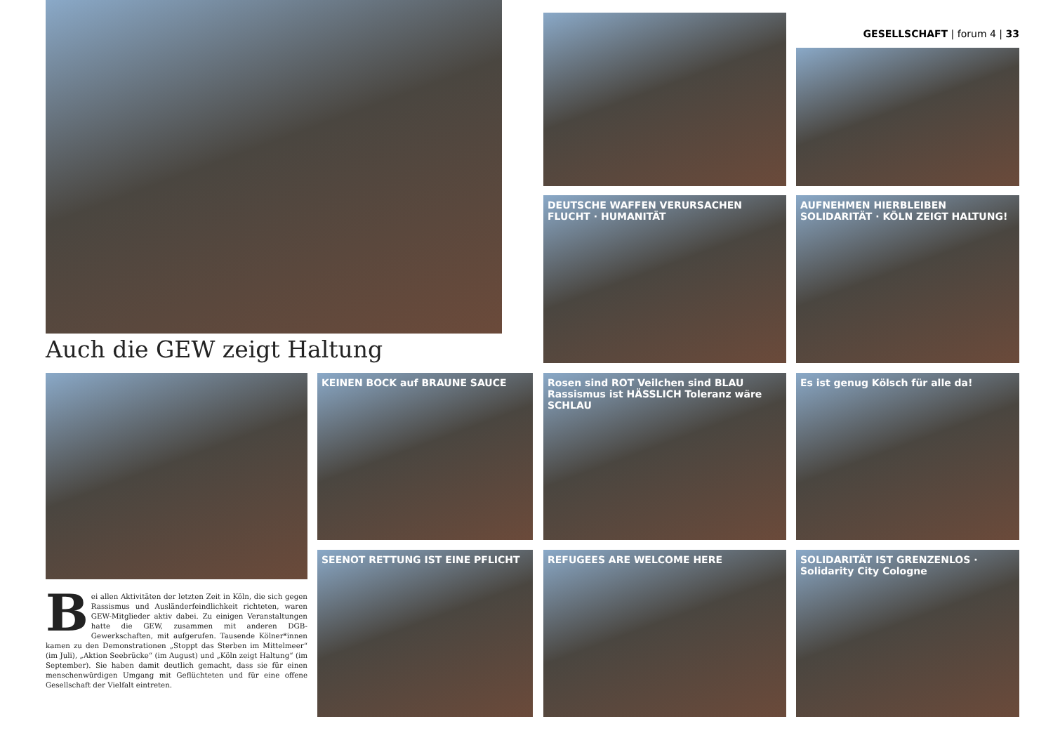GESELLSCHAFT | forum 4 | 33
Auch die GEW zeigt Haltung
Bei allen Aktivitäten der letzten Zeit in Köln, die sich gegen Rassismus und Ausländerfeindlichkeit richteten, waren GEW-Mitglieder aktiv dabei. Zu einigen Veranstaltungen hatte die GEW, zusammen mit anderen DGB-Gewerkschaften, mit aufgerufen. Tausende Kölner*innen kamen zu den Demonstrationen „Stoppt das Sterben im Mittelmeer“ (im Juli), „Aktion Seebrücke“ (im August) und „Köln zeigt Haltung“ (im September). Sie haben damit deutlich gemacht, dass sie für einen menschenwürdigen Umgang mit Geflüchteten und für eine offene Gesellschaft der Vielfalt eintreten.
DEUTSCHE WAFFEN VERURSACHEN FLUCHT · HUMANITÄT
AUFNEHMEN HIERBLEIBEN SOLIDARITÄT · KÖLN ZEIGT HALTUNG!
KEINEN BOCK auf BRAUNE SAUCE
Rosen sind ROT Veilchen sind BLAU Rassismus ist HÄSSLICH Toleranz wäre SCHLAU
Es ist genug Kölsch für alle da!
SEENOT RETTUNG IST EINE PFLICHT REFUGEES ARE WELCOME HERE
SOLIDARITÄT IST GRENZENLOS · Solidarity City Cologne